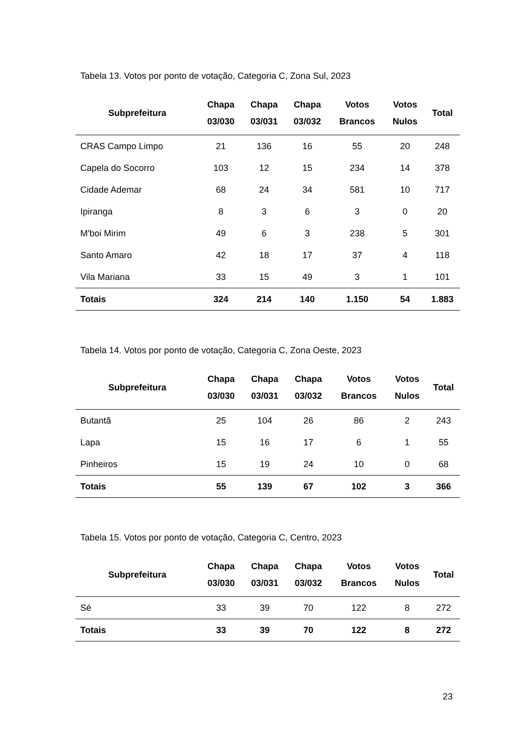Tabela 13. Votos por ponto de votação, Categoria C, Zona Sul, 2023
| Subprefeitura | Chapa 03/030 | Chapa 03/031 | Chapa 03/032 | Votos Brancos | Votos Nulos | Total |
| --- | --- | --- | --- | --- | --- | --- |
| CRAS Campo Limpo | 21 | 136 | 16 | 55 | 20 | 248 |
| Capela do Socorro | 103 | 12 | 15 | 234 | 14 | 378 |
| Cidade Ademar | 68 | 24 | 34 | 581 | 10 | 717 |
| Ipiranga | 8 | 3 | 6 | 3 | 0 | 20 |
| M'boi Mirim | 49 | 6 | 3 | 238 | 5 | 301 |
| Santo Amaro | 42 | 18 | 17 | 37 | 4 | 118 |
| Vila Mariana | 33 | 15 | 49 | 3 | 1 | 101 |
| Totais | 324 | 214 | 140 | 1.150 | 54 | 1.883 |
Tabela 14. Votos por ponto de votação, Categoria C, Zona Oeste, 2023
| Subprefeitura | Chapa 03/030 | Chapa 03/031 | Chapa 03/032 | Votos Brancos | Votos Nulos | Total |
| --- | --- | --- | --- | --- | --- | --- |
| Butantã | 25 | 104 | 26 | 86 | 2 | 243 |
| Lapa | 15 | 16 | 17 | 6 | 1 | 55 |
| Pinheiros | 15 | 19 | 24 | 10 | 0 | 68 |
| Totais | 55 | 139 | 67 | 102 | 3 | 366 |
Tabela 15. Votos por ponto de votação, Categoria C, Centro, 2023
| Subprefeitura | Chapa 03/030 | Chapa 03/031 | Chapa 03/032 | Votos Brancos | Votos Nulos | Total |
| --- | --- | --- | --- | --- | --- | --- |
| Sé | 33 | 39 | 70 | 122 | 8 | 272 |
| Totais | 33 | 39 | 70 | 122 | 8 | 272 |
23